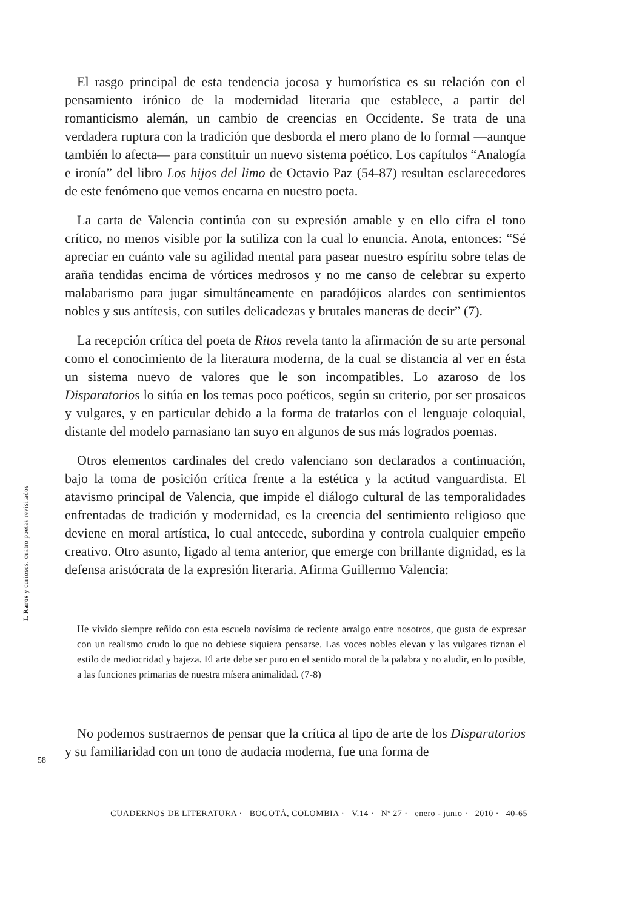I. Raros y curiosos: cuatro poetas revisitados
El rasgo principal de esta tendencia jocosa y humorística es su relación con el pensamiento irónico de la modernidad literaria que establece, a partir del romanticismo alemán, un cambio de creencias en Occidente. Se trata de una verdadera ruptura con la tradición que desborda el mero plano de lo formal —aunque también lo afecta— para constituir un nuevo sistema poético. Los capítulos “Analogía e ironía” del libro Los hijos del limo de Octavio Paz (54-87) resultan esclarecedores de este fenómeno que vemos encarna en nuestro poeta.
La carta de Valencia continúa con su expresión amable y en ello cifra el tono crítico, no menos visible por la sutiliza con la cual lo enuncia. Anota, entonces: “Sé apreciar en cuánto vale su agilidad mental para pasear nuestro espíritu sobre telas de araña tendidas encima de vórtices medrosos y no me canso de celebrar su experto malabarismo para jugar simultáneamente en paradójicos alardes con sentimientos nobles y sus antítesis, con sutiles delicadezas y brutales maneras de decir” (7).
La recepción crítica del poeta de Ritos revela tanto la afirmación de su arte personal como el conocimiento de la literatura moderna, de la cual se distancia al ver en ésta un sistema nuevo de valores que le son incompatibles. Lo azaroso de los Disparatorios lo sitúa en los temas poco poéticos, según su criterio, por ser prosaicos y vulgares, y en particular debido a la forma de tratarlos con el lenguaje coloquial, distante del modelo parnasiano tan suyo en algunos de sus más logrados poemas.
Otros elementos cardinales del credo valenciano son declarados a continuación, bajo la toma de posición crítica frente a la estética y la actitud vanguardista. El atavismo principal de Valencia, que impide el diálogo cultural de las temporalidades enfrentadas de tradición y modernidad, es la creencia del sentimiento religioso que deviene en moral artística, lo cual antecede, subordina y controla cualquier empeño creativo. Otro asunto, ligado al tema anterior, que emerge con brillante dignidad, es la defensa aristócrata de la expresión literaria. Afirma Guillermo Valencia:
He vivido siempre reñido con esta escuela novísima de reciente arraigo entre nosotros, que gusta de expresar con un realismo crudo lo que no debiese siquiera pensarse. Las voces nobles elevan y las vulgares tiznan el estilo de mediocridad y bajeza. El arte debe ser puro en el sentido moral de la palabra y no aludir, en lo posible, a las funciones primarias de nuestra mísera animalidad. (7-8)
No podemos sustraernos de pensar que la crítica al tipo de arte de los Disparatorios y su familiaridad con un tono de audacia moderna, fue una forma de
58
CUADERNOS DE LITERATURA · BOGOTÁ, COLOMBIA · V.14 · Nº 27 · enero - junio · 2010 · 40-65